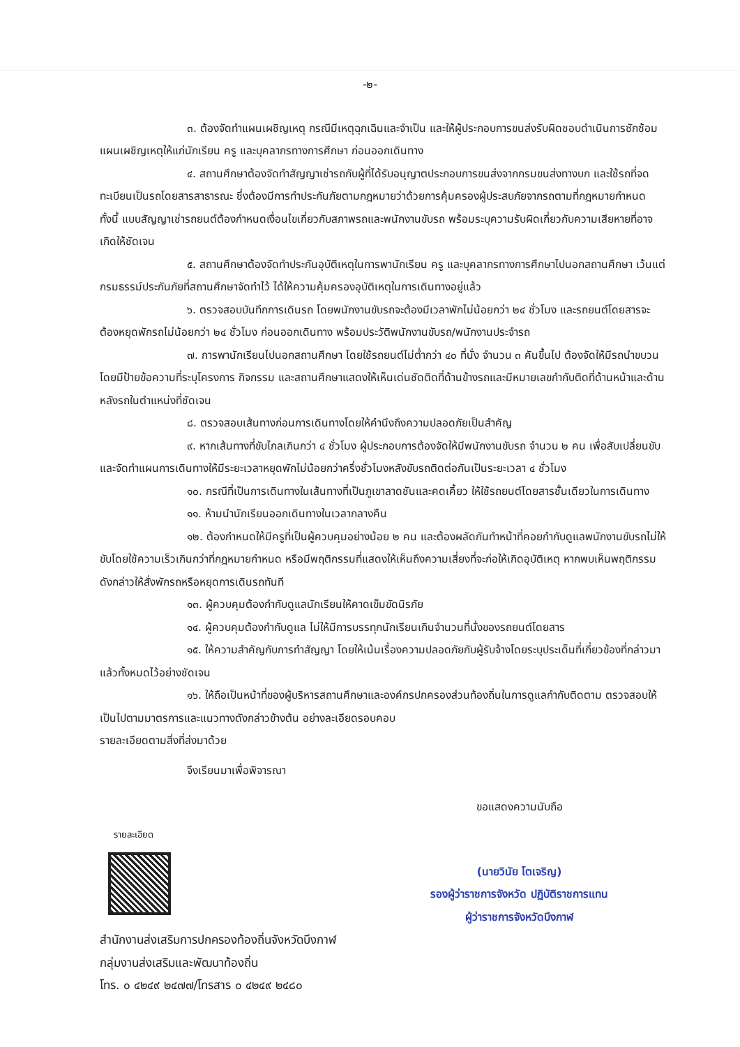-๒-
๓. ต้องจัดทำแผนเผชิญเหตุ กรณีมีเหตุฉุกเฉินและจำเป็น และให้ผู้ประกอบการขนส่งรับผิดชอบดำเนินการซักซ้อมแผนเผชิญเหตุให้แก่นักเรียน ครู และบุคลากรทางการศึกษา ก่อนออกเดินทาง
๔. สถานศึกษาต้องจัดทำสัญญาเช่ารถกับผู้ที่ได้รับอนุญาตประกอบการขนส่งจากกรมขนส่งทางบก และใช้รถที่จดทะเบียนเป็นรถโดยสารสาธารณะ ซึ่งต้องมีการทำประกันภัยตามกฎหมายว่าด้วยการคุ้มครองผู้ประสบภัยจากรถตามที่กฎหมายกำหนด ทั้งนี้ แบบสัญญาเช่ารถยนต์ต้องกำหนดเงื่อนไขเกี่ยวกับสภาพรถและพนักงานขับรถ พร้อมระบุความรับผิดเกี่ยวกับความเสียหายที่อาจเกิดให้ชัดเจน
๕. สถานศึกษาต้องจัดทำประกันอุบัติเหตุในการพานักเรียน ครู และบุคลากรทางการศึกษาไปนอกสถานศึกษา เว้นแต่กรมธรรม์ประกันภัยที่สถานศึกษาจัดทำไว้ ได้ให้ความคุ้มครองอุบัติเหตุในการเดินทางอยู่แล้ว
๖. ตรวจสอบบันทึกการเดินรถ โดยพนักงานขับรถจะต้องมีเวลาพักไม่น้อยกว่า ๒๔ ชั่วโมง และรถยนต์โดยสารจะต้องหยุดพักรถไม่น้อยกว่า ๒๔ ชั่วโมง ก่อนออกเดินทาง พร้อมประวัติพนักงานขับรถ/พนักงานประจำรถ
๗. การพานักเรียนไปนอกสถานศึกษา โดยใช้รถยนต์ไม่ต่ำกว่า ๔๐ ที่นั่ง จำนวน ๓ คันขึ้นไป ต้องจัดให้มีรถนำขบวน โดยมีป้ายข้อความที่ระบุโครงการ กิจกรรม และสถานศึกษาแสดงให้เห็นเด่นชัดติดที่ด้านข้างรถและมีหมายเลขกำกับติดที่ด้านหน้าและด้านหลังรถในตำแหน่งที่ชัดเจน
๘. ตรวจสอบเส้นทางก่อนการเดินทางโดยให้คำนึงถึงความปลอดภัยเป็นสำคัญ
๙. หากเส้นทางที่ขับไกลเกินกว่า ๔ ชั่วโมง ผู้ประกอบการต้องจัดให้มีพนักงานขับรถ จำนวน ๒ คน เพื่อสับเปลี่ยนขับ และจัดทำแผนการเดินทางให้มีระยะเวลาหยุดพักไม่น้อยกว่าครึ่งชั่วโมงหลังขับรถติดต่อกันเป็นระยะเวลา ๔ ชั่วโมง
๑๐. กรณีที่เป็นการเดินทางในเส้นทางที่เป็นภูเขาลาดชันและคดเคี้ยว ให้ใช้รถยนต์โดยสารชั้นเดียวในการเดินทาง
๑๑. ห้ามนำนักเรียนออกเดินทางในเวลากลางคืน
๑๒. ต้องกำหนดให้มีครูที่เป็นผู้ควบคุมอย่างน้อย ๒ คน และต้องผลัดกันทำหน้าที่คอยกำกับดูแลพนักงานขับรถไม่ให้ขับโดยใช้ความเร็วเกินกว่าที่กฎหมายกำหนด หรือมีพฤติกรรมที่แสดงให้เห็นถึงความเสี่ยงที่จะก่อให้เกิดอุบัติเหตุ หากพบเห็นพฤติกรรมดังกล่าวให้สั่งพักรถหรือหยุดการเดินรถทันที
๑๓. ผู้ควบคุมต้องกำกับดูแลนักเรียนให้คาดเข็มขัดนิรภัย
๑๔. ผู้ควบคุมต้องกำกับดูแล ไม่ให้มีการบรรทุกนักเรียนเกินจำนวนที่นั่งของรถยนต์โดยสาร
๑๕. ให้ความสำคัญกับการทำสัญญา โดยให้เน้นเรื่องความปลอดภัยกับผู้รับจ้างโดยระบุประเด็นที่เกี่ยวข้องที่กล่าวมาแล้วทั้งหมดไว้อย่างชัดเจน
๑๖. ให้ถือเป็นหน้าที่ของผู้บริหารสถานศึกษาและองค์กรปกครองส่วนท้องถิ่นในการดูแลกำกับติดตาม ตรวจสอบให้เป็นไปตามมาตรการและแนวทางดังกล่าวข้างต้น อย่างละเอียดรอบคอบ
รายละเอียดตามสิ่งที่ส่งมาด้วย
จึงเรียนมาเพื่อพิจารณา
รายละเอียด
ขอแสดงความนับถือ
(นายวินัย โตเจริญ)
รองผู้ว่าราชการจังหวัด ปฏิบัติราชการแทน
ผู้ว่าราชการจังหวัดบึงกาฬ
สำนักงานส่งเสริมการปกครองท้องถิ่นจังหวัดบึงกาฬ
กลุ่มงานส่งเสริมและพัฒนาท้องถิ่น
โทร. ๐ ๔๒๔๙ ๒๔๗๗/โทรสาร ๐ ๔๒๔๙ ๒๔๘๐